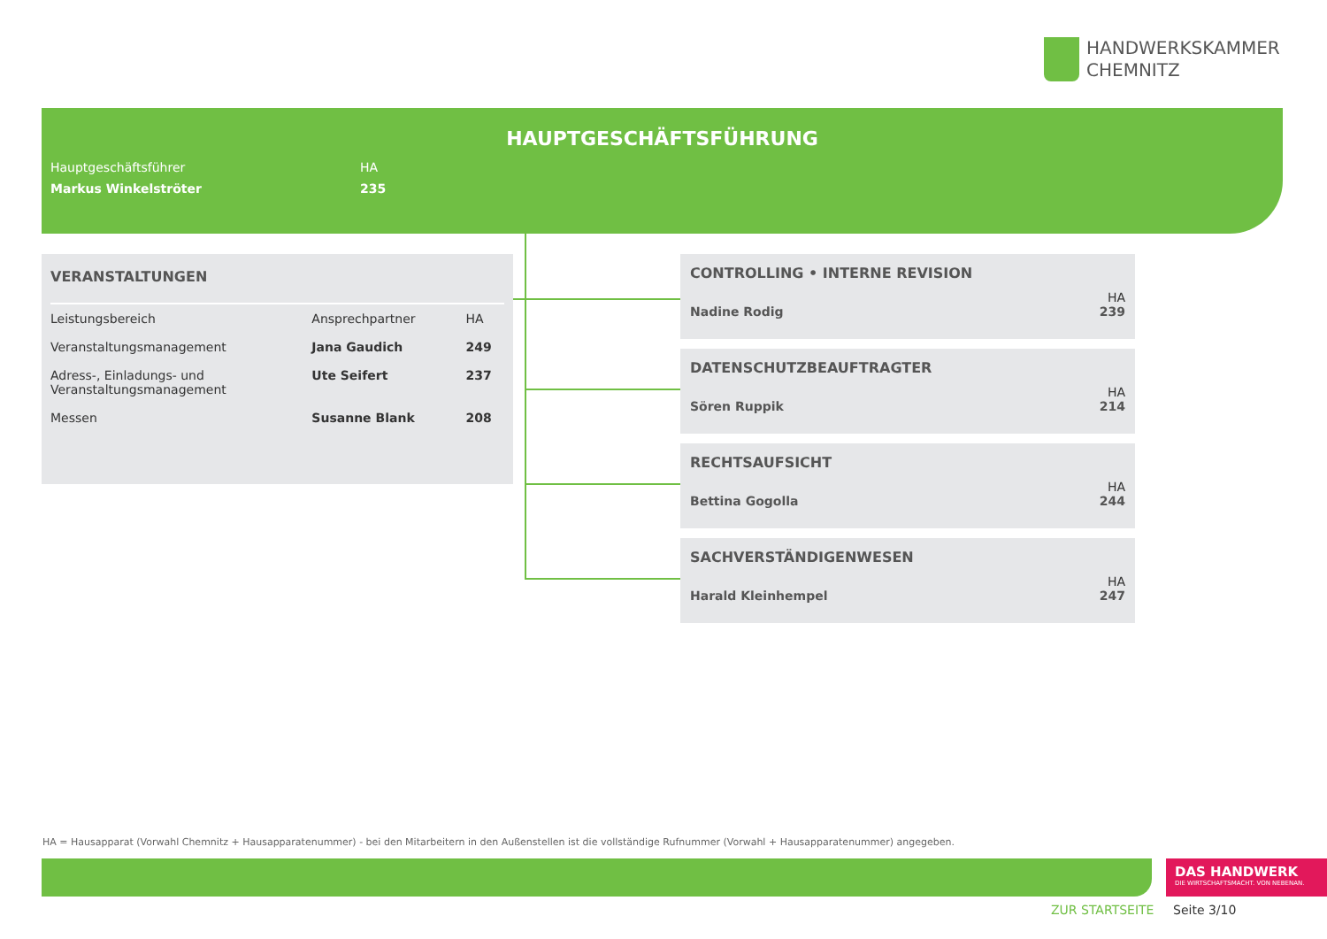HANDWERKSKAMMER
CHEMNITZ
HAUPTGESCHÄFTSFÜHRUNG
| Hauptgeschäftsführer | HA |
| Markus Winkelströter | 235 |
VERANSTALTUNGEN
| Leistungsbereich | Ansprechpartner | HA |
| --- | --- | --- |
| Veranstaltungsmanagement | Jana Gaudich | 249 |
| Adress-, Einladungs- und Veranstaltungsmanagement | Ute Seifert | 237 |
| Messen | Susanne Blank | 208 |
CONTROLLING • INTERNE REVISION
HA
Nadine Rodig 239
DATENSCHUTZBEAUFTRAGTER
HA
Sören Ruppik 214
RECHTSAUFSICHT
HA
Bettina Gogolla 244
SACHVERSTÄNDIGENWESEN
HA
Harald Kleinhempel 247
HA = Hausapparat (Vorwahl Chemnitz + Hausapparatenummer) - bei den Mitarbeitern in den Außenstellen ist die vollständige Rufnummer (Vorwahl + Hausapparatenummer) angegeben.
DAS HANDWERK
DIE WIRTSCHAFTSMACHT. VON NEBENAN.
ZUR STARTSEITE Seite 3/10